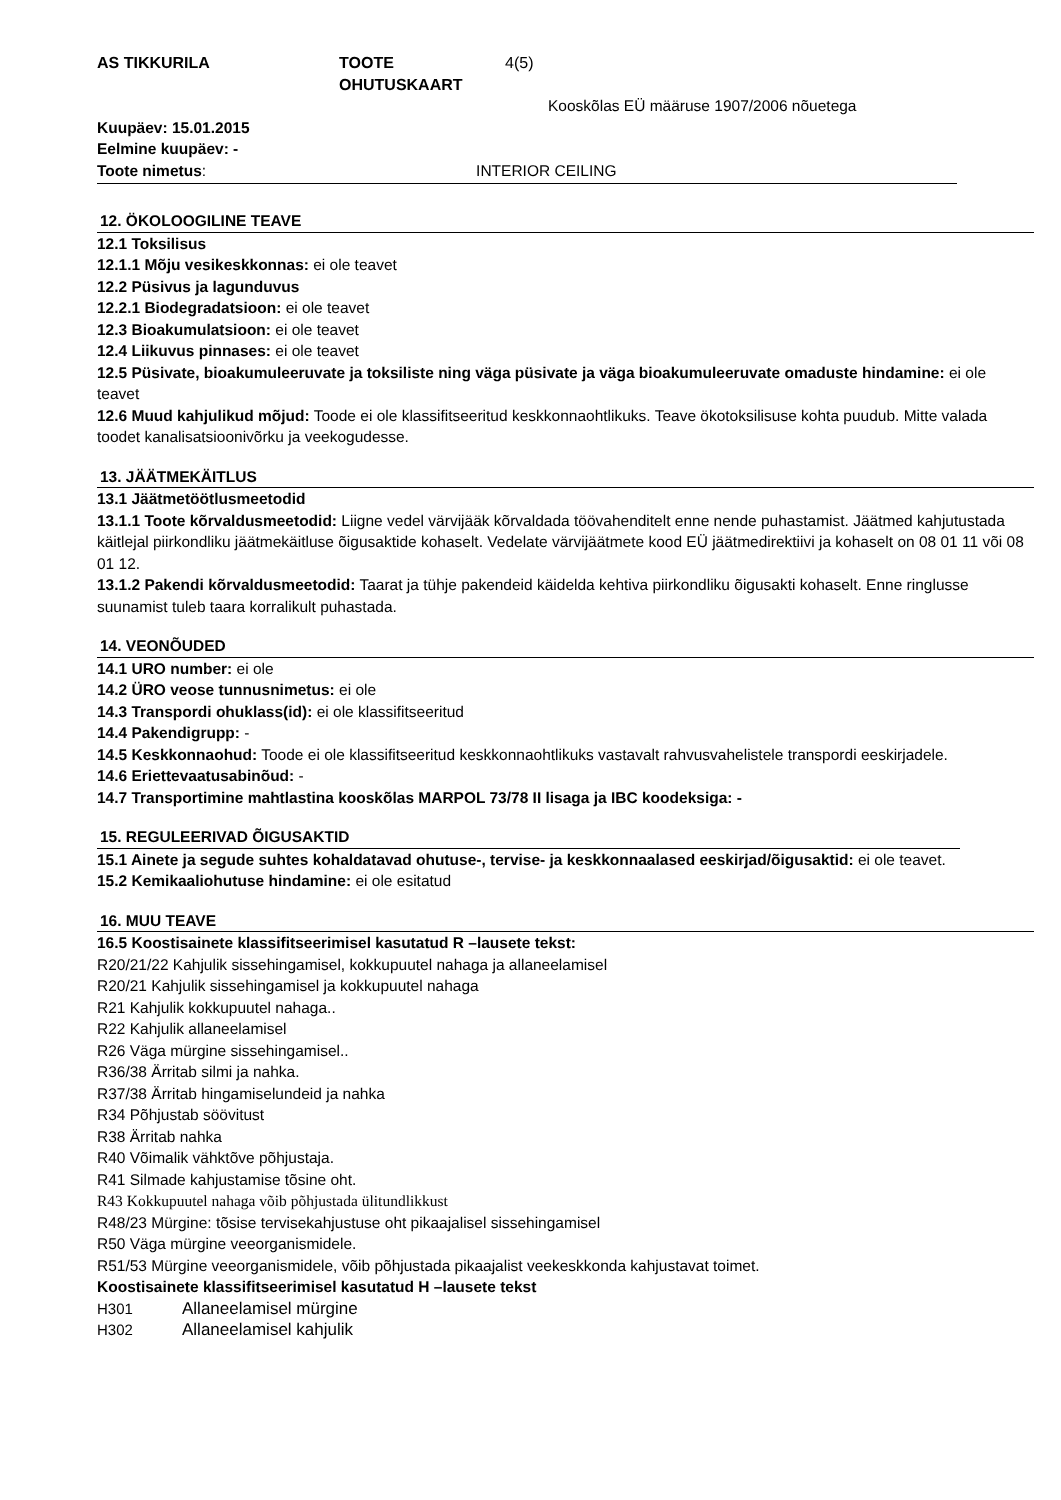AS TIKKURILA TOOTE OHUTUSKAART 4(5)
Kooskõlas EÜ määruse 1907/2006 nõuetega
Kuupäev: 15.01.2015
Eelmine kuupäev: -
Toote nimetus: INTERIOR CEILING
12. ÖKOLOOGILINE TEAVE
12.1 Toksilisus
12.1.1 Mõju vesikeskkonnas: ei ole teavet
12.2 Püsivus ja lagunduvus
12.2.1 Biodegradatsioon: ei ole teavet
12.3 Bioakumulatsioon: ei ole teavet
12.4 Liikuvus pinnases: ei ole teavet
12.5 Püsivate, bioakumuleeruvate ja toksiliste ning väga püsivate ja väga bioakumuleeruvate omaduste hindamine: ei ole teavet
12.6 Muud kahjulikud mõjud: Toode ei ole klassifitseeritud keskkonnaohtlikuks. Teave ökotoksilisuse kohta puudub. Mitte valada toodet kanalisatsioonivõrku ja veekogudesse.
13. JÄÄTMEKÄITLUS
13.1 Jäätmetöötlusmeetodid
13.1.1 Toote kõrvaldusmeetodid: Liigne vedel värvijääk kõrvaldada töövahenditelt enne nende puhastamist. Jäätmed kahjutustada käitlejal piirkondliku jäätmekäitluse õigusaktide kohaselt. Vedelate värvijäätmete kood EÜ jäätmedirektiivi ja kohaselt on 08 01 11 või 08 01 12.
13.1.2 Pakendi kõrvaldusmeetodid: Taarat ja tühje pakendeid käidelda kehtiva piirkondliku õigusakti kohaselt. Enne ringlusse suunamist tuleb taara korralikult puhastada.
14. VEONÕUDED
14.1 URO number: ei ole
14.2 ÜRO veose tunnusnimetus: ei ole
14.3 Transpordi ohuklass(id): ei ole klassifitseeritud
14.4 Pakendigrupp: -
14.5 Keskkonnaohud: Toode ei ole klassifitseeritud keskkonnaohtlikuks vastavalt rahvusvahelistele transpordi eeskirjadele.
14.6 Eriettevaatusabinõud: -
14.7 Transportimine mahtlastina kooskõlas MARPOL 73/78 II lisaga ja IBC koodeksiga: -
15. REGULEERIVAD ÕIGUSAKTID
15.1 Ainete ja segude suhtes kohaldatavad ohutuse-, tervise- ja keskkonnaalased eeskirjad/õigusaktid: ei ole teavet.
15.2 Kemikaaliohutuse hindamine: ei ole esitatud
16. MUU TEAVE
16.5 Koostisainete klassifitseerimisel kasutatud R –lausete tekst:
R20/21/22 Kahjulik sissehingamisel, kokkupuutel nahaga ja allaneelamisel
R20/21 Kahjulik sissehingamisel ja kokkupuutel nahaga
R21 Kahjulik kokkupuutel nahaga..
R22 Kahjulik allaneelamisel
R26 Väga mürgine sissehingamisel..
R36/38 Ärritab silmi ja nahka.
R37/38 Ärritab hingamiselundeid ja nahka
R34 Põhjustab söövitust
R38 Ärritab nahka
R40 Võimalik vähktõve põhjustaja.
R41 Silmade kahjustamise tõsine oht.
R43 Kokkupuutel nahaga võib põhjustada ülitundlikkust
R48/23 Mürgine: tõsise tervisekahjustuse oht pikaajalisel sissehingamisel
R50 Väga mürgine veeorganismidele.
R51/53 Mürgine veeorganismidele, võib põhjustada pikaajalist veekeskkonda kahjustavat toimet.
Koostisainete klassifitseerimisel kasutatud H –lausete tekst
H301 Allaneelamisel mürgine
H302 Allaneelamisel kahjulik